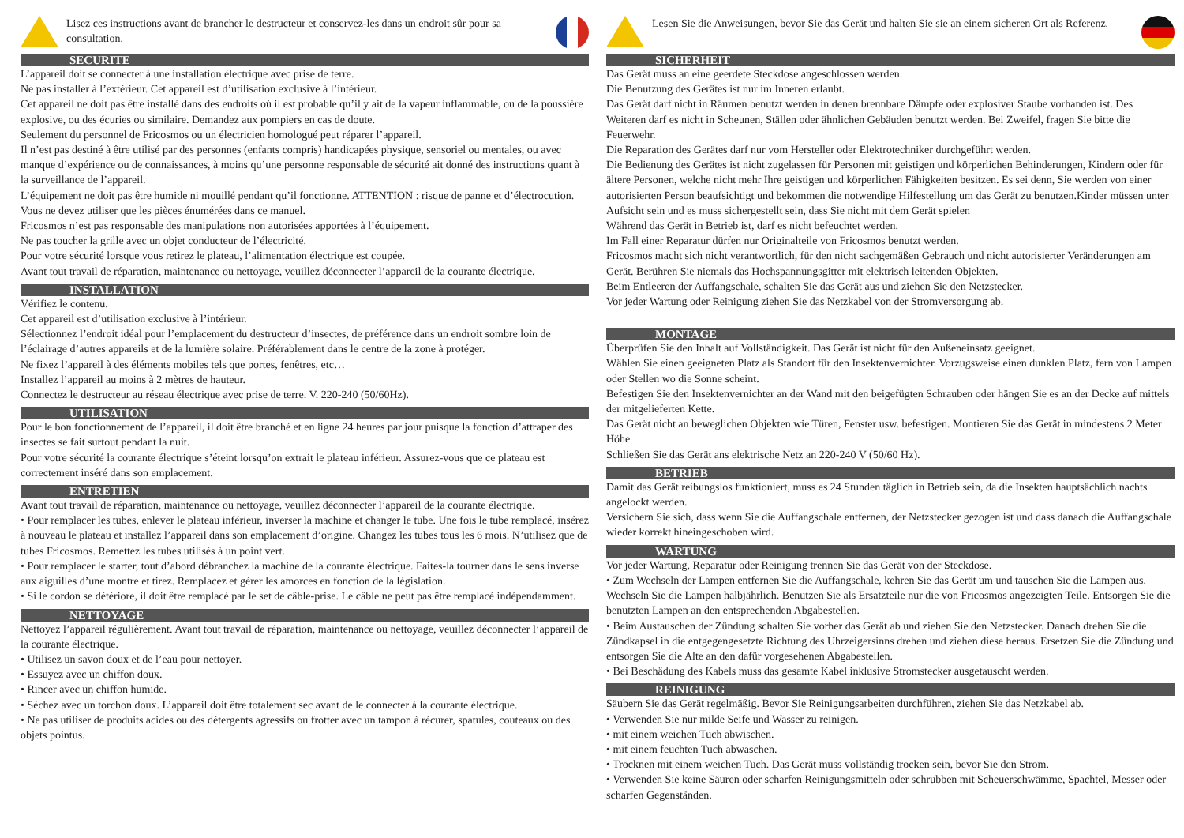Lisez ces instructions avant de brancher le destructeur et conservez-les dans un endroit sûr pour sa consultation.
SECURITE
L’appareil doit se connecter à une installation électrique avec prise de terre.
Ne pas installer à l’extérieur. Cet appareil est d’utilisation exclusive à l’intérieur.
Cet appareil ne doit pas être installé dans des endroits où il est probable qu’il y ait de la vapeur inflammable, ou de la poussière explosive, ou des écuries ou similaire. Demandez aux pompiers en cas de doute.
Seulement du personnel de Fricosmos ou un électricien homologué peut réparer l’appareil.
Il n’est pas destiné à être utilisé par des personnes (enfants compris) handicapées physique, sensoriel ou mentales, ou avec manque d’expérience ou de connaissances, à moins qu’une personne responsable de sécurité ait donné des instructions quant à la surveillance de l’appareil.
L’équipement ne doit pas être humide ni mouillé pendant qu’il fonctionne. ATTENTION : risque de panne et d’électrocution.
Vous ne devez utiliser que les pièces énumérées dans ce manuel.
Fricosmos n’est pas responsable des manipulations non autorisées apportées à l’équipement.
Ne pas toucher la grille avec un objet conducteur de l’électricité.
Pour votre sécurité lorsque vous retirez le plateau, l’alimentation électrique est coupée.
Avant tout travail de réparation, maintenance ou nettoyage, veuillez déconnecter l’appareil de la courante électrique.
INSTALLATION
Vérifiez le contenu.
Cet appareil est d’utilisation exclusive à l’intérieur.
Sélectionnez l’endroit idéal pour l’emplacement du destructeur d’insectes, de préférence dans un endroit sombre loin de l’éclairage d’autres appareils et de la lumière solaire. Préférablement dans le centre de la zone à protéger.
Ne fixez l’appareil à des éléments mobiles tels que portes, fenêtres, etc…
Installez l’appareil au moins à 2 mètres de hauteur.
Connectez le destructeur au réseau électrique avec prise de terre. V. 220-240 (50/60Hz).
UTILISATION
Pour le bon fonctionnement de l’appareil, il doit être branché et en ligne 24 heures par jour puisque la fonction d’attraper des insectes se fait surtout pendant la nuit.
Pour votre sécurité la courante électrique s’éteint lorsqu’on extrait le plateau inférieur. Assurez-vous que ce plateau est correctement inséré dans son emplacement.
ENTRETIEN
Avant tout travail de réparation, maintenance ou nettoyage, veuillez déconnecter l’appareil de la courante électrique.
• Pour remplacer les tubes, enlever le plateau inférieur, inverser la machine et changer le tube. Une fois le tube remplacé, insérez à nouveau le plateau et installez l’appareil dans son emplacement d’origine. Changez les tubes tous les 6 mois. N’utilisez que de tubes Fricosmos. Remettez les tubes utilisés à un point vert.
• Pour remplacer le starter, tout d’abord débranchez la machine de la courante électrique. Faites-la tourner dans le sens inverse aux aiguilles d’une montre et tirez. Remplacez et gérer les amorces en fonction de la législation.
• Si le cordon se détériore, il doit être remplacé par le set de câble-prise. Le câble ne peut pas être remplacé indépendamment.
NETTOYAGE
Nettoyez l’appareil régulièrement. Avant tout travail de réparation, maintenance ou nettoyage, veuillez déconnecter l’appareil de la courante électrique.
• Utilisez un savon doux et de l’eau pour nettoyer.
• Essuyez avec un chiffon doux.
• Rincer avec un chiffon humide.
• Séchez avec un torchon doux. L’appareil doit être totalement sec avant de le connecter à la courante électrique.
• Ne pas utiliser de produits acides ou des détergents agressifs ou frotter avec un tampon à récurer, spatules, couteaux ou des objets pointus.
Lesen Sie die Anweisungen, bevor Sie das Gerät und halten Sie sie an einem sicheren Ort als Referenz.
SICHERHEIT
Das Gerät muss an eine geerdete Steckdose angeschlossen werden.
Die Benutzung des Gerätes ist nur im Inneren erlaubt.
Das Gerät darf nicht in Räumen benutzt werden in denen brennbare Dämpfe oder explosiver Staube vorhanden ist. Des Weiteren darf es nicht in Scheunen, Ställen oder ähnlichen Gebäuden benutzt werden. Bei Zweifel, fragen Sie bitte die Feuerwehr.
Die Reparation des Gerätes darf nur vom Hersteller oder Elektrotechniker durchgeführt werden.
Die Bedienung des Gerätes ist nicht zugelassen für Personen mit geistigen und körperlichen Behinderungen, Kindern oder für ältere Personen, welche nicht mehr Ihre geistigen und körperlichen Fähigkeiten besitzen. Es sei denn, Sie werden von einer autorisierten Person beaufsichtigt und bekommen die notwendige Hilfestellung um das Gerät zu benutzen.Kinder müssen unter Aufsicht sein und es muss sichergestellt sein, dass Sie nicht mit dem Gerät spielen
Während das Gerät in Betrieb ist, darf es nicht befeuchtet werden.
Im Fall einer Reparatur dürfen nur Originalteile von Fricosmos benutzt werden.
Fricosmos macht sich nicht verantwortlich, für den nicht sachgemäßen Gebrauch und nicht autorisierter Veränderungen am Gerät. Berühren Sie niemals das Hochspannungsgitter mit elektrisch leitenden Objekten.
Beim Entleeren der Auffangschale, schalten Sie das Gerät aus und ziehen Sie den Netzstecker.
Vor jeder Wartung oder Reinigung ziehen Sie das Netzkabel von der Stromversorgung ab.
MONTAGE
Überprüfen Sie den Inhalt auf Vollständigkeit. Das Gerät ist nicht für den Außeneinsatz geeignet.
Wählen Sie einen geeigneten Platz als Standort für den Insektenvernichter. Vorzugsweise einen dunklen Platz, fern von Lampen oder Stellen wo die Sonne scheint.
Befestigen Sie den Insektenvernichter an der Wand mit den beigefügten Schrauben oder hängen Sie es an der Decke auf mittels der mitgelieferten Kette.
Das Gerät nicht an beweglichen Objekten wie Türen, Fenster usw. befestigen. Montieren Sie das Gerät in mindestens 2 Meter Höhe
Schließen Sie das Gerät ans elektrische Netz an 220-240 V (50/60 Hz).
BETRIEB
Damit das Gerät reibungslos funktioniert, muss es 24 Stunden täglich in Betrieb sein, da die Insekten hauptsächlich nachts angelockt werden.
Versichern Sie sich, dass wenn Sie die Auffangschale entfernen, der Netzstecker gezogen ist und dass danach die Auffangschale wieder korrekt hineingeschoben wird.
WARTUNG
Vor jeder Wartung, Reparatur oder Reinigung trennen Sie das Gerät von der Steckdose.
• Zum Wechseln der Lampen entfernen Sie die Auffangschale, kehren Sie das Gerät um und tauschen Sie die Lampen aus. Wechseln Sie die Lampen halbjährlich. Benutzen Sie als Ersatzteile nur die von Fricosmos angezeigten Teile. Entsorgen Sie die benutzten Lampen an den entsprechenden Abgabestellen.
• Beim Austauschen der Zündung schalten Sie vorher das Gerät ab und ziehen Sie den Netzstecker. Danach drehen Sie die Zündkapsel in die entgegengesetzte Richtung des Uhrzeigersinns drehen und ziehen diese heraus. Ersetzen Sie die Zündung und entsorgen Sie die Alte an den dafür vorgesehenen Abgabestellen.
• Bei Beschädung des Kabels muss das gesamte Kabel inklusive Stromstecker ausgetauscht werden.
REINIGUNG
Säubern Sie das Gerät regelmäßig. Bevor Sie Reinigungsarbeiten durchführen, ziehen Sie das Netzkabel ab.
• Verwenden Sie nur milde Seife und Wasser zu reinigen.
• mit einem weichen Tuch abwischen.
• mit einem feuchten Tuch abwaschen.
• Trocknen mit einem weichen Tuch. Das Gerät muss vollständig trocken sein, bevor Sie den Strom.
• Verwenden Sie keine Säuren oder scharfen Reinigungsmitteln oder schrubben mit Scheuerschwämme, Spachtel, Messer oder scharfen Gegenständen.